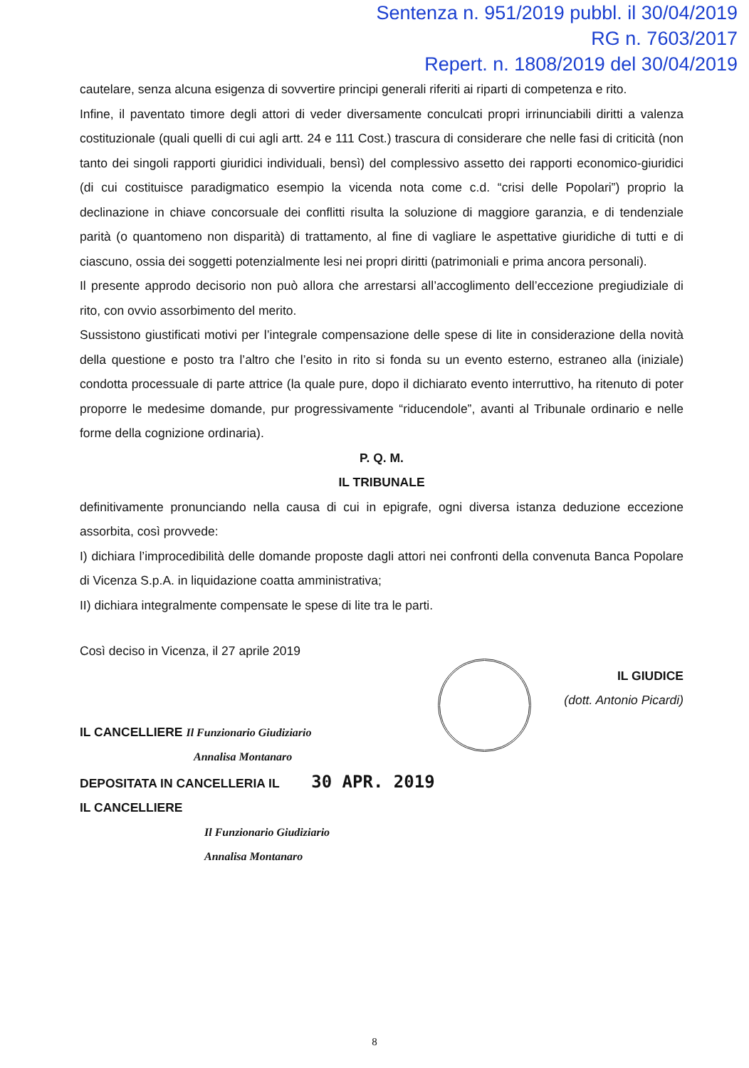Sentenza n. 951/2019 pubbl. il 30/04/2019
RG n. 7603/2017
Repert. n. 1808/2019 del 30/04/2019
cautelare, senza alcuna esigenza di sovvertire principi generali riferiti ai riparti di competenza e rito.
Infine, il paventato timore degli attori di veder diversamente conculcati propri irrinunciabili diritti a valenza costituzionale (quali quelli di cui agli artt. 24 e 111 Cost.) trascura di considerare che nelle fasi di criticità (non tanto dei singoli rapporti giuridici individuali, bensì) del complessivo assetto dei rapporti economico-giuridici (di cui costituisce paradigmatico esempio la vicenda nota come c.d. “crisi delle Popolari”) proprio la declinazione in chiave concorsuale dei conflitti risulta la soluzione di maggiore garanzia, e di tendenziale parità (o quantomeno non disparità) di trattamento, al fine di vagliare le aspettative giuridiche di tutti e di ciascuno, ossia dei soggetti potenzialmente lesi nei propri diritti (patrimoniali e prima ancora personali).
Il presente approdo decisorio non può allora che arrestarsi all’accoglimento dell’eccezione pregiudiziale di rito, con ovvio assorbimento del merito.
Sussistono giustificati motivi per l’integrale compensazione delle spese di lite in considerazione della novità della questione e posto tra l’altro che l’esito in rito si fonda su un evento esterno, estraneo alla (iniziale) condotta processuale di parte attrice (la quale pure, dopo il dichiarato evento interruttivo, ha ritenuto di poter proporre le medesime domande, pur progressivamente “riducendole”, avanti al Tribunale ordinario e nelle forme della cognizione ordinaria).
P. Q. M.
IL TRIBUNALE
definitivamente pronunciando nella causa di cui in epigrafe, ogni diversa istanza deduzione eccezione assorbita, così provvede:
I) dichiara l’improcedibilità delle domande proposte dagli attori nei confronti della convenuta Banca Popolare di Vicenza S.p.A. in liquidazione coatta amministrativa;
II) dichiara integralmente compensate le spese di lite tra le parti.
Così deciso in Vicenza, il 27 aprile 2019
IL GIUDICE
(dott. Antonio Picardi)
IL CANCELLIERE Il Funzionario Giudiziario
Annalisa Montanaro
DEPOSITATA IN CANCELLERIA IL 30 APR. 2019
IL CANCELLIERE
Il Funzionario Giudiziario
Annalisa Montanaro
8